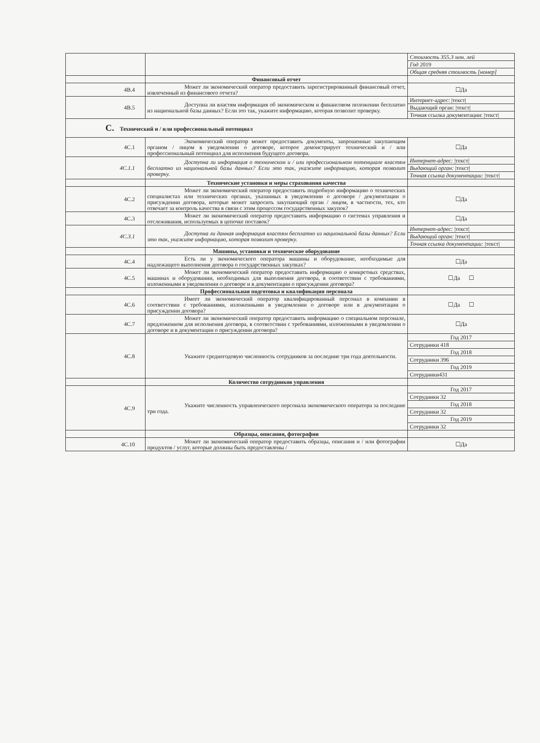| | | Стоимость 355.3 млн. лей |
| | | Год 2019 |
| | | Общая средняя стоимость [номер] |
| | Финансовый отчет | |
| 4B.4 | Может ли экономический оператор предоставить зарегистрированный финансовый отчет, извлеченный из финансового отчета? | ☐Да |
| 4B.5 | Доступна ли властям информация об экономическом и финансовом положении бесплатно из национальной базы данных? Если это так, укажите информацию, которая позволит проверку. | Интернет-адрес: /текст/ |
| | | Выдающий орган: /текст/ |
| | | Точная ссылка документации: /текст/ |
| C. Технический и / или профессиональный потенциал | | |
| 4C.1 | Экономический оператор может предоставить документы, запрошенные закупающим органом / лицом в уведомлении о договоре, которое демонстрирует технический и / или профессиональный потенциал для исполнения будущего договора. | ☐Да |
| 4C.1.1 | Доступна ли информация о техническом и / или профессиональном потенциале властям бесплатно из национальной базы данных? Если это так, укажите информацию, которая позволит проверку. | Интернет-адрес: /текст/ |
| | | Выдающий орган: /текст/ |
| | | Точная ссылка документации: /текст/ |
| | Технические установки и меры страхования качества | |
| 4C.2 | Может ли экономический оператор предоставить подробную информацию о технических специалистах или технических органах, указанных в уведомлении о договоре / документации о присуждении договора, которые может запросить закупающий орган / лицом, в частности, тех, кто отвечает за контроль качества в связи с этим процессом государственных закупок? | ☐Да |
| 4C.3 | Может ли экономический оператор предоставить информацию о системах управления и отслеживания, используемых в цепочке поставок? | ☐Да |
| 4C.3.1 | Доступна ли данная информация властям бесплатно из национальной базы данных? Если это так, укажите информацию, которая позволит проверку. | Интернет-адрес: /текст/ |
| | | Выдающий орган: /текст/ |
| | | Точная ссылка документации: /текст/ |
| | Машины, установки и техническое оборудование | |
| 4C.4 | Есть ли у экономического оператора машины и оборудование, необходимые для надлежащего выполнения договора о государственных закупках? | ☐Да |
| 4C.5 | Может ли экономический оператор предоставить информацию о конкретных средствах, машинах и оборудовании, необходимых для выполнения договора, в соответствии с требованиями, изложенными в уведомлении о договоре и в документации о присуждении договора? | ☐Да ☐ |
| | Профессиональная подготовка и квалификация персонала | |
| 4C.6 | Имеет ли экономический оператор квалифицированный персонал в компании в соответствии с требованиями, изложенными в уведомлении о договоре или в документации о присуждении договора? | ☐Да ☐ |
| 4C.7 | Может ли экономический оператор предоставить информацию о специальном персонале, предложенном для исполнения договора, в соответствии с требованиями, изложенными в уведомлении о договоре и в документации о присуждении договора? | ☐Да |
| 4C.8 | Укажите среднегодовую численность сотрудников за последние три года деятельности. | Год 2017 |
| | | Сотрудники 418 |
| | | Год 2018 |
| | | Сотрудники 396 |
| | | Год 2019 |
| | | Сотрудники431 |
| | Количество сотрудников управления | |
| 4C.9 | Укажите численность управленческого персонала экономического оператора за последние три года. | Год 2017 |
| | | Сотрудники 32 |
| | | Год 2018 |
| | | Сотрудники 32 |
| | | Год 2019 |
| | | Сотрудники 32 |
| | Образцы, описания, фотографии | |
| 4C.10 | Может ли экономический оператор предоставить образцы, описания и / или фотографии продуктов / услуг, которые должны быть предоставлены / | ☐Да |